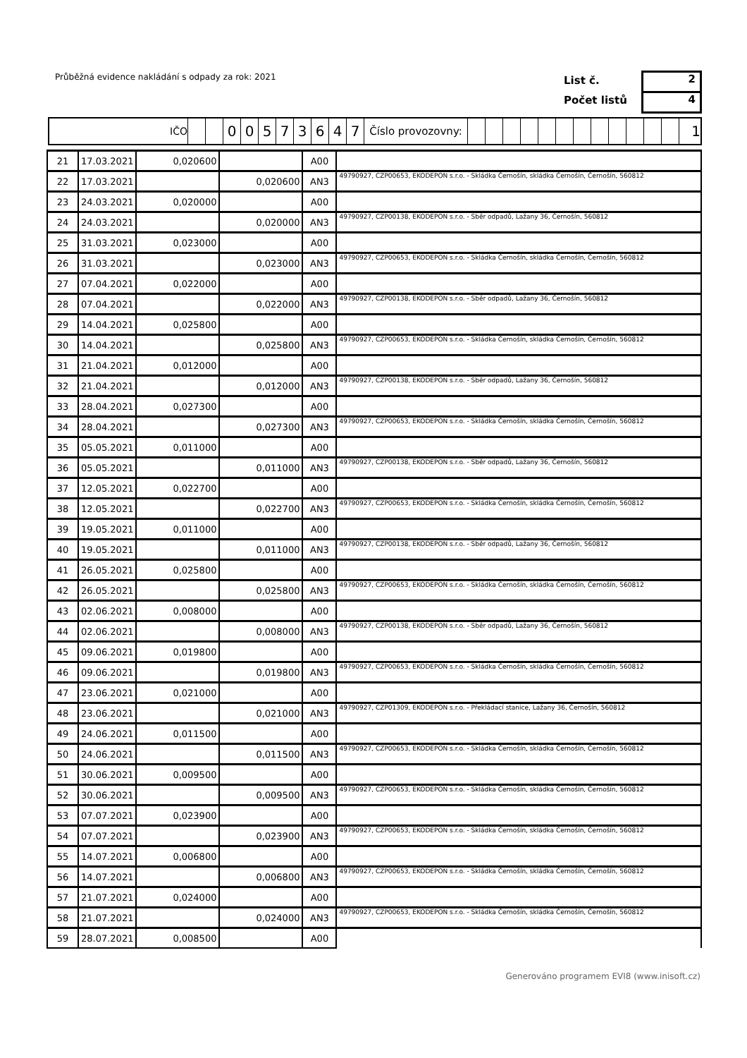Průběžná evidence nakládání s odpady za rok: 2021
List č.
Počet listů
2
4
IČO 00573647 Číslo provozovny: 1
| 21 | 17.03.2021 | 0,020600 | | A00 | |
| 22 | 17.03.2021 | | 0,020600 | AN3 | 49790927, CZP00653, EKODEPON s.r.o. - Skládka Černošín, skládka Černošín, Černošín, 560812 |
| 23 | 24.03.2021 | 0,020000 | | A00 | |
| 24 | 24.03.2021 | | 0,020000 | AN3 | 49790927, CZP00138, EKODEPON s.r.o. - Sběr odpadů, Lažany 36, Černošín, 560812 |
| 25 | 31.03.2021 | 0,023000 | | A00 | |
| 26 | 31.03.2021 | | 0,023000 | AN3 | 49790927, CZP00653, EKODEPON s.r.o. - Skládka Černošín, skládka Černošín, Černošín, 560812 |
| 27 | 07.04.2021 | 0,022000 | | A00 | |
| 28 | 07.04.2021 | | 0,022000 | AN3 | 49790927, CZP00138, EKODEPON s.r.o. - Sběr odpadů, Lažany 36, Černošín, 560812 |
| 29 | 14.04.2021 | 0,025800 | | A00 | |
| 30 | 14.04.2021 | | 0,025800 | AN3 | 49790927, CZP00653, EKODEPON s.r.o. - Skládka Černošín, skládka Černošín, Černošín, 560812 |
| 31 | 21.04.2021 | 0,012000 | | A00 | |
| 32 | 21.04.2021 | | 0,012000 | AN3 | 49790927, CZP00138, EKODEPON s.r.o. - Sběr odpadů, Lažany 36, Černošín, 560812 |
| 33 | 28.04.2021 | 0,027300 | | A00 | |
| 34 | 28.04.2021 | | 0,027300 | AN3 | 49790927, CZP00653, EKODEPON s.r.o. - Skládka Černošín, skládka Černošín, Černošín, 560812 |
| 35 | 05.05.2021 | 0,011000 | | A00 | |
| 36 | 05.05.2021 | | 0,011000 | AN3 | 49790927, CZP00138, EKODEPON s.r.o. - Sběr odpadů, Lažany 36, Černošín, 560812 |
| 37 | 12.05.2021 | 0,022700 | | A00 | |
| 38 | 12.05.2021 | | 0,022700 | AN3 | 49790927, CZP00653, EKODEPON s.r.o. - Skládka Černošín, skládka Černošín, Černošín, 560812 |
| 39 | 19.05.2021 | 0,011000 | | A00 | |
| 40 | 19.05.2021 | | 0,011000 | AN3 | 49790927, CZP00138, EKODEPON s.r.o. - Sběr odpadů, Lažany 36, Černošín, 560812 |
| 41 | 26.05.2021 | 0,025800 | | A00 | |
| 42 | 26.05.2021 | | 0,025800 | AN3 | 49790927, CZP00653, EKODEPON s.r.o. - Skládka Černošín, skládka Černošín, Černošín, 560812 |
| 43 | 02.06.2021 | 0,008000 | | A00 | |
| 44 | 02.06.2021 | | 0,008000 | AN3 | 49790927, CZP00138, EKODEPON s.r.o. - Sběr odpadů, Lažany 36, Černošín, 560812 |
| 45 | 09.06.2021 | 0,019800 | | A00 | |
| 46 | 09.06.2021 | | 0,019800 | AN3 | 49790927, CZP00653, EKODEPON s.r.o. - Skládka Černošín, skládka Černošín, Černošín, 560812 |
| 47 | 23.06.2021 | 0,021000 | | A00 | |
| 48 | 23.06.2021 | | 0,021000 | AN3 | 49790927, CZP01309, EKODEPON s.r.o. - Překládací stanice, Lažany 36, Černošín, 560812 |
| 49 | 24.06.2021 | 0,011500 | | A00 | |
| 50 | 24.06.2021 | | 0,011500 | AN3 | 49790927, CZP00653, EKODEPON s.r.o. - Skládka Černošín, skládka Černošín, Černošín, 560812 |
| 51 | 30.06.2021 | 0,009500 | | A00 | |
| 52 | 30.06.2021 | | 0,009500 | AN3 | 49790927, CZP00653, EKODEPON s.r.o. - Skládka Černošín, skládka Černošín, Černošín, 560812 |
| 53 | 07.07.2021 | 0,023900 | | A00 | |
| 54 | 07.07.2021 | | 0,023900 | AN3 | 49790927, CZP00653, EKODEPON s.r.o. - Skládka Černošín, skládka Černošín, Černošín, 560812 |
| 55 | 14.07.2021 | 0,006800 | | A00 | |
| 56 | 14.07.2021 | | 0,006800 | AN3 | 49790927, CZP00653, EKODEPON s.r.o. - Skládka Černošín, skládka Černošín, Černošín, 560812 |
| 57 | 21.07.2021 | 0,024000 | | A00 | |
| 58 | 21.07.2021 | | 0,024000 | AN3 | 49790927, CZP00653, EKODEPON s.r.o. - Skládka Černošín, skládka Černošín, Černošín, 560812 |
| 59 | 28.07.2021 | 0,008500 | | A00 | |
Generováno programem EVI8 (www.inisoft.cz)